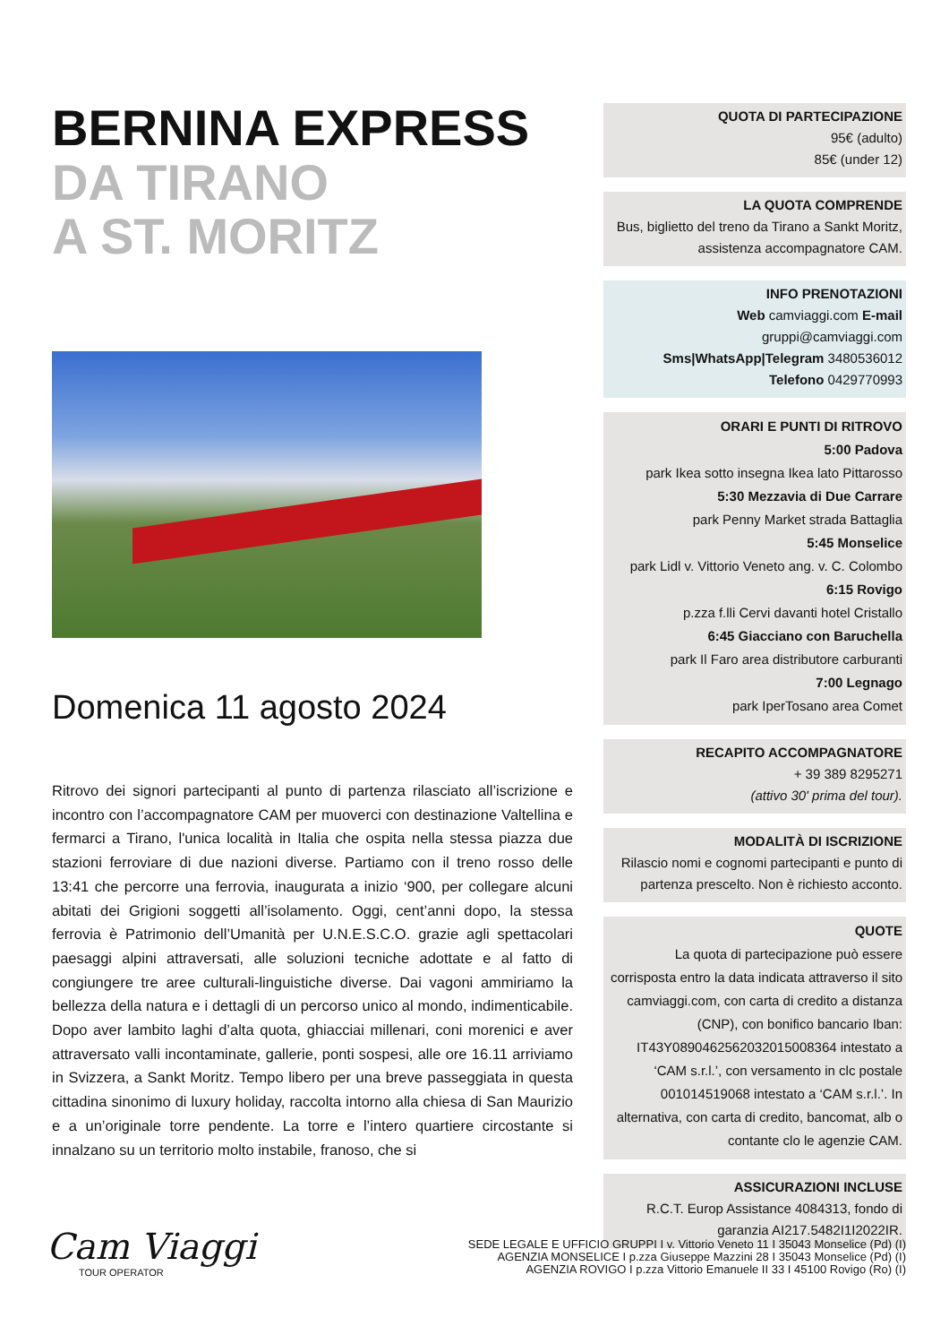BERNINA EXPRESS
DA TIRANO
A ST. MORITZ
Domenica 11 agosto 2024
Ritrovo dei signori partecipanti al punto di partenza rilasciato all’iscrizione e incontro con l’accompagnatore CAM per muoverci con destinazione Valtellina e fermarci a Tirano, l'unica località in Italia che ospita nella stessa piazza due stazioni ferroviare di due nazioni diverse. Partiamo con il treno rosso delle 13:41 che percorre una ferrovia, inaugurata a inizio ‘900, per collegare alcuni abitati dei Grigioni soggetti all’isolamento. Oggi, cent’anni dopo, la stessa ferrovia è Patrimonio dell’Umanità per U.N.E.S.C.O. grazie agli spettacolari paesaggi alpini attraversati, alle soluzioni tecniche adottate e al fatto di congiungere tre aree culturali-linguistiche diverse. Dai vagoni ammiriamo la bellezza della natura e i dettagli di un percorso unico al mondo, indimenticabile. Dopo aver lambito laghi d’alta quota, ghiacciai millenari, coni morenici e aver attraversato valli incontaminate, gallerie, ponti sospesi, alle ore 16.11 arriviamo in Svizzera, a Sankt Moritz. Tempo libero per una breve passeggiata in questa cittadina sinonimo di luxury holiday, raccolta intorno alla chiesa di San Maurizio e a un’originale torre pendente. La torre e l’intero quartiere circostante si innalzano su un territorio molto instabile, franoso, che si
QUOTA DI PARTECIPAZIONE
95€ (adulto)
85€ (under 12)
LA QUOTA COMPRENDE
Bus, biglietto del treno da Tirano a Sankt Moritz, assistenza accompagnatore CAM.
INFO PRENOTAZIONI
Web camviaggi.com E-mail
gruppi@camviaggi.com
Sms|WhatsApp|Telegram 3480536012
Telefono 0429770993
ORARI E PUNTI DI RITROVO
5:00 Padova
park Ikea sotto insegna Ikea lato Pittarosso
5:30 Mezzavia di Due Carrare
park Penny Market strada Battaglia
5:45 Monselice
park Lidl v. Vittorio Veneto ang. v. C. Colombo
6:15 Rovigo
p.zza f.lli Cervi davanti hotel Cristallo
6:45 Giacciano con Baruchella
park Il Faro area distributore carburanti
7:00 Legnago
park IperTosano area Comet
RECAPITO ACCOMPAGNATORE
+ 39 389 8295271
(attivo 30' prima del tour).
MODALITÀ DI ISCRIZIONE
Rilascio nomi e cognomi partecipanti e punto di partenza prescelto. Non è richiesto acconto.
QUOTE
La quota di partecipazione può essere corrisposta entro la data indicata attraverso il sito camviaggi.com, con carta di credito a distanza (CNP), con bonifico bancario Iban: IT43Y0890462562032015008364 intestato a ‘CAM s.r.l.’, con versamento in clc postale 001014519068 intestato a ‘CAM s.r.l.’. In alternativa, con carta di credito, bancomat, alb o contante clo le agenzie CAM.
ASSICURAZIONI INCLUSE
R.C.T. Europ Assistance 4084313, fondo di garanzia AI217.5482I1I2022IR.
Cam Viaggi
TOUR OPERATOR
SEDE LEGALE E UFFICIO GRUPPI I v. Vittorio Veneto 11 I 35043 Monselice (Pd) (I)
AGENZIA MONSELICE I p.zza Giuseppe Mazzini 28 I 35043 Monselice (Pd) (I)
AGENZIA ROVIGO I p.zza Vittorio Emanuele II 33 I 45100 Rovigo (Ro) (I)